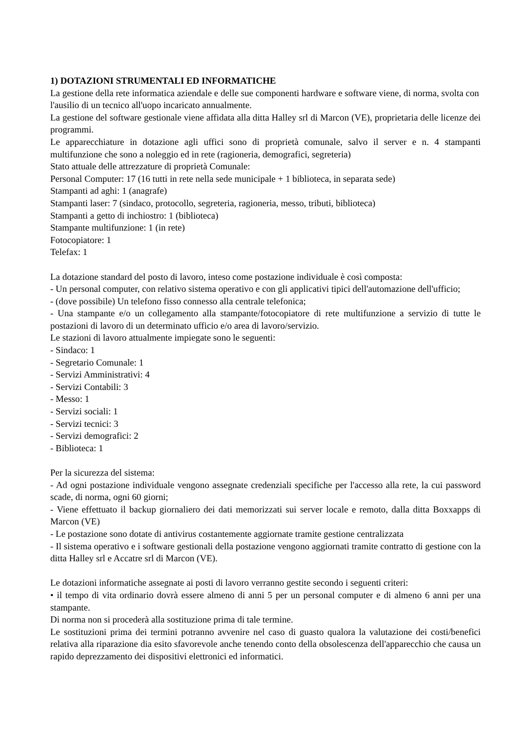1) DOTAZIONI STRUMENTALI ED INFORMATICHE
La gestione della rete informatica aziendale e delle sue componenti hardware e software viene, di norma, svolta con l'ausilio di un tecnico all'uopo incaricato annualmente.
La gestione del software gestionale viene affidata alla ditta Halley srl di Marcon (VE), proprietaria delle licenze dei programmi.
Le apparecchiature in dotazione agli uffici sono di proprietà comunale, salvo il server e n. 4 stampanti multifunzione che sono a noleggio ed in rete (ragioneria, demografici, segreteria)
Stato attuale delle attrezzature di proprietà Comunale:
Personal Computer: 17 (16 tutti in rete nella sede municipale + 1 biblioteca, in separata sede)
Stampanti ad aghi: 1 (anagrafe)
Stampanti laser: 7 (sindaco, protocollo, segreteria, ragioneria, messo, tributi, biblioteca)
Stampanti a getto di inchiostro: 1 (biblioteca)
Stampante multifunzione: 1 (in rete)
Fotocopiatore: 1
Telefax: 1
La dotazione standard del posto di lavoro, inteso come postazione individuale è così composta:
- Un personal computer, con relativo sistema operativo e con gli applicativi tipici dell'automazione dell'ufficio;
- (dove possibile) Un telefono fisso connesso alla centrale telefonica;
- Una stampante e/o un collegamento alla stampante/fotocopiatore di rete multifunzione a servizio di tutte le postazioni di lavoro di un determinato ufficio e/o area di lavoro/servizio.
Le stazioni di lavoro attualmente impiegate sono le seguenti:
- Sindaco: 1
- Segretario Comunale: 1
- Servizi Amministrativi: 4
- Servizi Contabili: 3
- Messo: 1
- Servizi sociali: 1
- Servizi tecnici: 3
- Servizi demografici: 2
- Biblioteca: 1
Per la sicurezza del sistema:
- Ad ogni postazione individuale vengono assegnate credenziali specifiche per l'accesso alla rete, la cui password scade, di norma, ogni 60 giorni;
- Viene effettuato il backup giornaliero dei dati memorizzati sui server locale e remoto, dalla ditta Boxxapps di Marcon (VE)
- Le postazione sono dotate di antivirus costantemente aggiornate tramite gestione centralizzata
- Il sistema operativo e i software gestionali della postazione vengono aggiornati tramite contratto di gestione con la ditta Halley srl e Accatre srl di Marcon (VE).
Le dotazioni informatiche assegnate ai posti di lavoro verranno gestite secondo i seguenti criteri:
• il tempo di vita ordinario dovrà essere almeno di anni 5 per un personal computer e di almeno 6 anni per una stampante.
Di norma non si procederà alla sostituzione prima di tale termine.
Le sostituzioni prima dei termini potranno avvenire nel caso di guasto qualora la valutazione dei costi/benefici relativa alla riparazione dia esito sfavorevole anche tenendo conto della obsolescenza dell'apparecchio che causa un rapido deprezzamento dei dispositivi elettronici ed informatici.